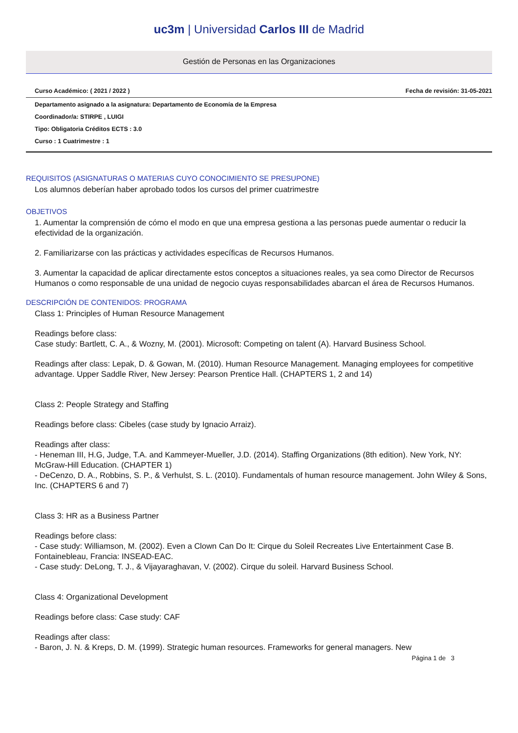uc3m | Universidad Carlos III de Madrid
Gestión de Personas en las Organizaciones
Curso Académico: ( 2021 / 2022 ) Fecha de revisión: 31-05-2021
Departamento asignado a la asignatura: Departamento de Economía de la Empresa
Coordinador/a: STIRPE , LUIGI
Tipo: Obligatoria Créditos ECTS : 3.0
Curso : 1 Cuatrimestre : 1
REQUISITOS (ASIGNATURAS O MATERIAS CUYO CONOCIMIENTO SE PRESUPONE)
Los alumnos deberían haber aprobado todos los cursos del primer cuatrimestre
OBJETIVOS
1. Aumentar la comprensión de cómo el modo en que una empresa gestiona a las personas puede aumentar o reducir la efectividad de la organización.
2. Familiarizarse con las prácticas y actividades específicas de Recursos Humanos.
3. Aumentar la capacidad de aplicar directamente estos conceptos a situaciones reales, ya sea como Director de Recursos Humanos o como responsable de una unidad de negocio cuyas responsabilidades abarcan el área de Recursos Humanos.
DESCRIPCIÓN DE CONTENIDOS: PROGRAMA
Class 1: Principles of Human Resource Management
Readings before class:
Case study: Bartlett, C. A., & Wozny, M. (2001). Microsoft: Competing on talent (A). Harvard Business School.
Readings after class: Lepak, D. & Gowan, M. (2010). Human Resource Management. Managing employees for competitive advantage. Upper Saddle River, New Jersey: Pearson Prentice Hall. (CHAPTERS 1, 2 and 14)
Class 2: People Strategy and Staffing
Readings before class: Cibeles (case study by Ignacio Arraiz).
Readings after class:
- Heneman III, H.G, Judge, T.A. and Kammeyer-Mueller, J.D. (2014). Staffing Organizations (8th edition). New York, NY: McGraw-Hill Education. (CHAPTER 1)
- DeCenzo, D. A., Robbins, S. P., & Verhulst, S. L. (2010). Fundamentals of human resource management. John Wiley & Sons, Inc. (CHAPTERS 6 and 7)
Class 3: HR as a Business Partner
Readings before class:
- Case study: Williamson, M. (2002). Even a Clown Can Do It: Cirque du Soleil Recreates Live Entertainment Case B. Fontainebleau, Francia: INSEAD-EAC.
- Case study: DeLong, T. J., & Vijayaraghavan, V. (2002). Cirque du soleil. Harvard Business School.
Class 4: Organizational Development
Readings before class: Case study: CAF
Readings after class:
- Baron, J. N. & Kreps, D. M. (1999). Strategic human resources. Frameworks for general managers. New
Página 1 de 3